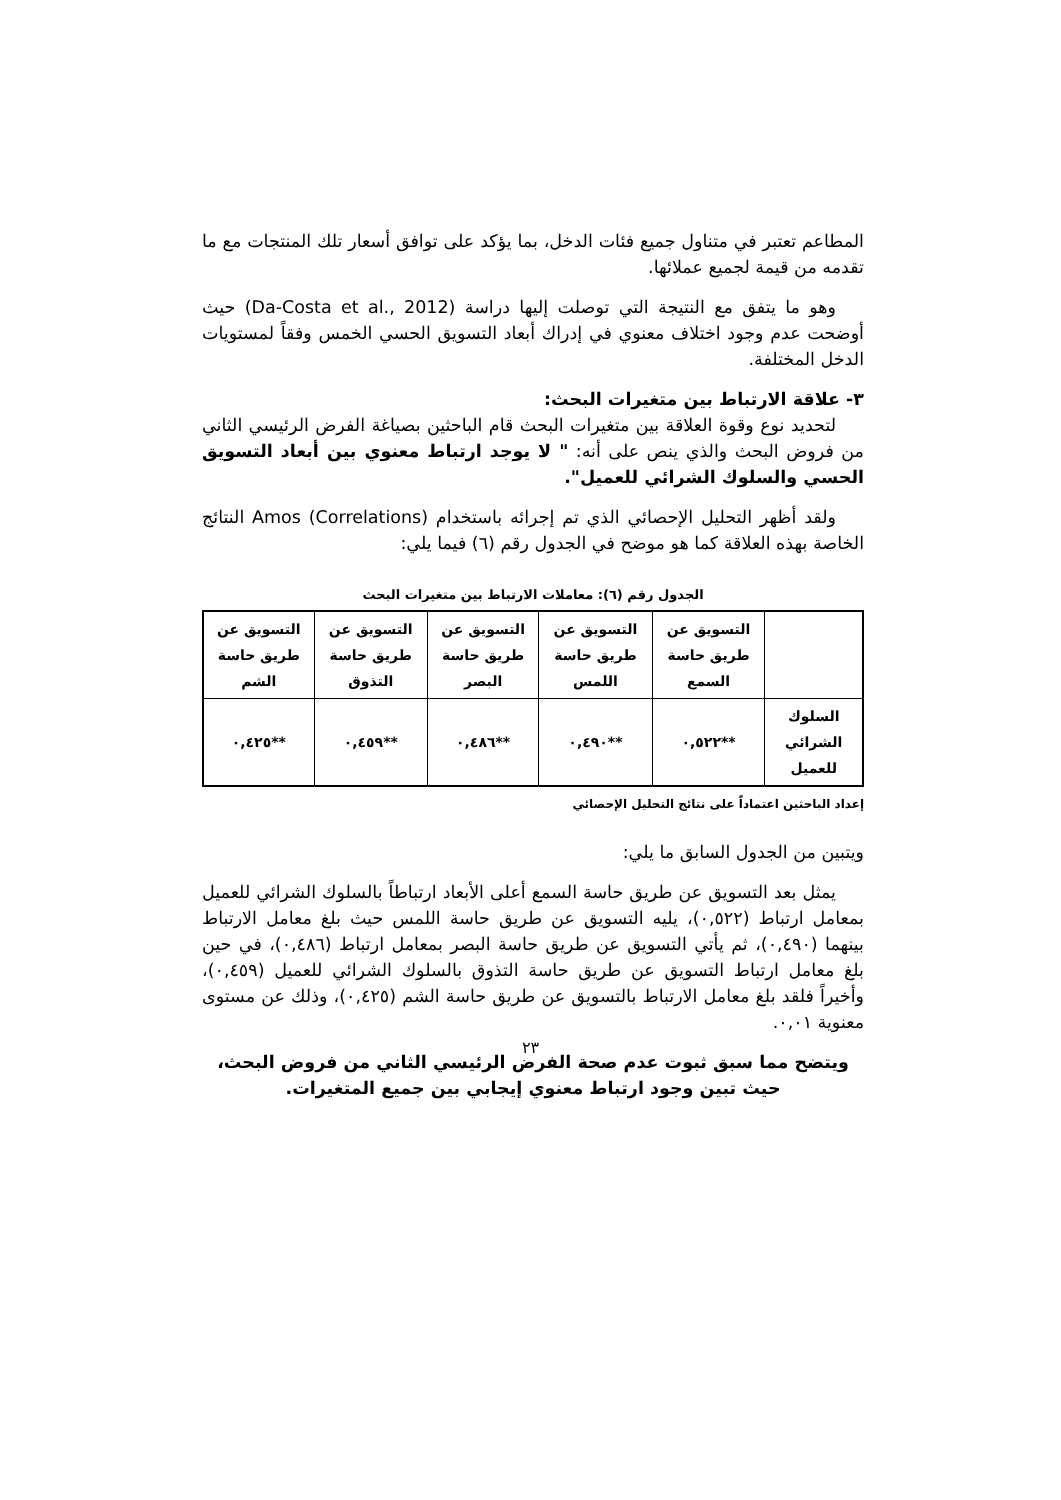المطاعم تعتبر في متناول جميع فئات الدخل، بما يؤكد على توافق أسعار تلك المنتجات مع ما تقدمه من قيمة لجميع عملائها.
وهو ما يتفق مع النتيجة التي توصلت إليها دراسة (Da-Costa et al., 2012) حيث أوضحت عدم وجود اختلاف معنوي في إدراك أبعاد التسويق الحسي الخمس وفقاً لمستويات الدخل المختلفة.
٣- علاقة الارتباط بين متغيرات البحث:
لتحديد نوع وقوة العلاقة بين متغيرات البحث قام الباحثين بصياغة الفرض الرئيسي الثاني من فروض البحث والذي ينص على أنه: " لا يوجد ارتباط معنوي بين أبعاد التسويق الحسي والسلوك الشرائي للعميل".
ولقد أظهر التحليل الإحصائي الذي تم إجرائه باستخدام Amos (Correlations) النتائج الخاصة بهذه العلاقة كما هو موضح في الجدول رقم (٦) فيما يلي:
الجدول رقم (٦): معاملات الارتباط بين متغيرات البحث
| | التسويق عن طريق حاسة السمع | التسويق عن طريق حاسة اللمس | التسويق عن طريق حاسة البصر | التسويق عن طريق حاسة التذوق | التسويق عن طريق حاسة الشم |
| --- | --- | --- | --- | --- | --- |
| السلوك الشرائي للعميل | **٠,٥٢٢ | **٠,٤٩٠ | **٠,٤٨٦ | **٠,٤٥٩ | **٠,٤٢٥ |
إعداد الباحثين اعتماداً على نتائج التحليل الإحصائي
ويتبين من الجدول السابق ما يلي:
يمثل بعد التسويق عن طريق حاسة السمع أعلى الأبعاد ارتباطاً بالسلوك الشرائي للعميل بمعامل ارتباط (٠,٥٢٢)، يليه التسويق عن طريق حاسة اللمس حيث بلغ معامل الارتباط بينهما (٠,٤٩٠)، ثم يأتي التسويق عن طريق حاسة البصر بمعامل ارتباط (٠,٤٨٦)، في حين بلغ معامل ارتباط التسويق عن طريق حاسة التذوق بالسلوك الشرائي للعميل (٠,٤٥٩)، وأخيراً فلقد بلغ معامل الارتباط بالتسويق عن طريق حاسة الشم (٠,٤٢٥)، وذلك عن مستوى معنوية ٠,٠١.
ويتضح مما سبق ثبوت عدم صحة الفرض الرئيسي الثاني من فروض البحث، حيث تبين وجود ارتباط معنوي إيجابي بين جميع المتغيرات.
٢٣